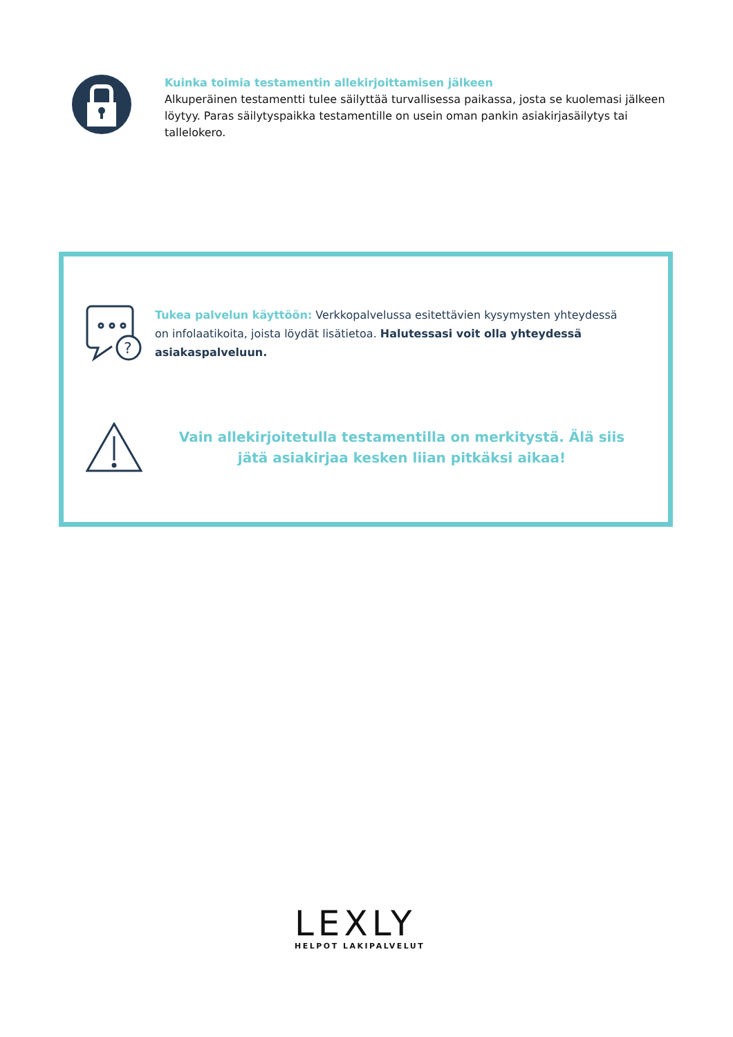Kuinka toimia testamentin allekirjoittamisen jälkeen
Alkuperäinen testamentti tulee säilyttää turvallisessa paikassa, josta se kuolemasi jälkeen löytyy. Paras säilytyspaikka testamentille on usein oman pankin asiakirjasäilytys tai tallelokero.
?
Tukea palvelun käyttöön: Verkkopalvelussa esitettävien kysymysten yhteydessä on infolaatikoita, joista löydät lisätietoa. Halutessasi voit olla yhteydessä asiakaspalveluun.
Vain allekirjoitetulla testamentilla on merkitystä. Älä siis jätä asiakirjaa kesken liian pitkäksi aikaa!
LEXLY
HELPOT LAKIPALVELUT